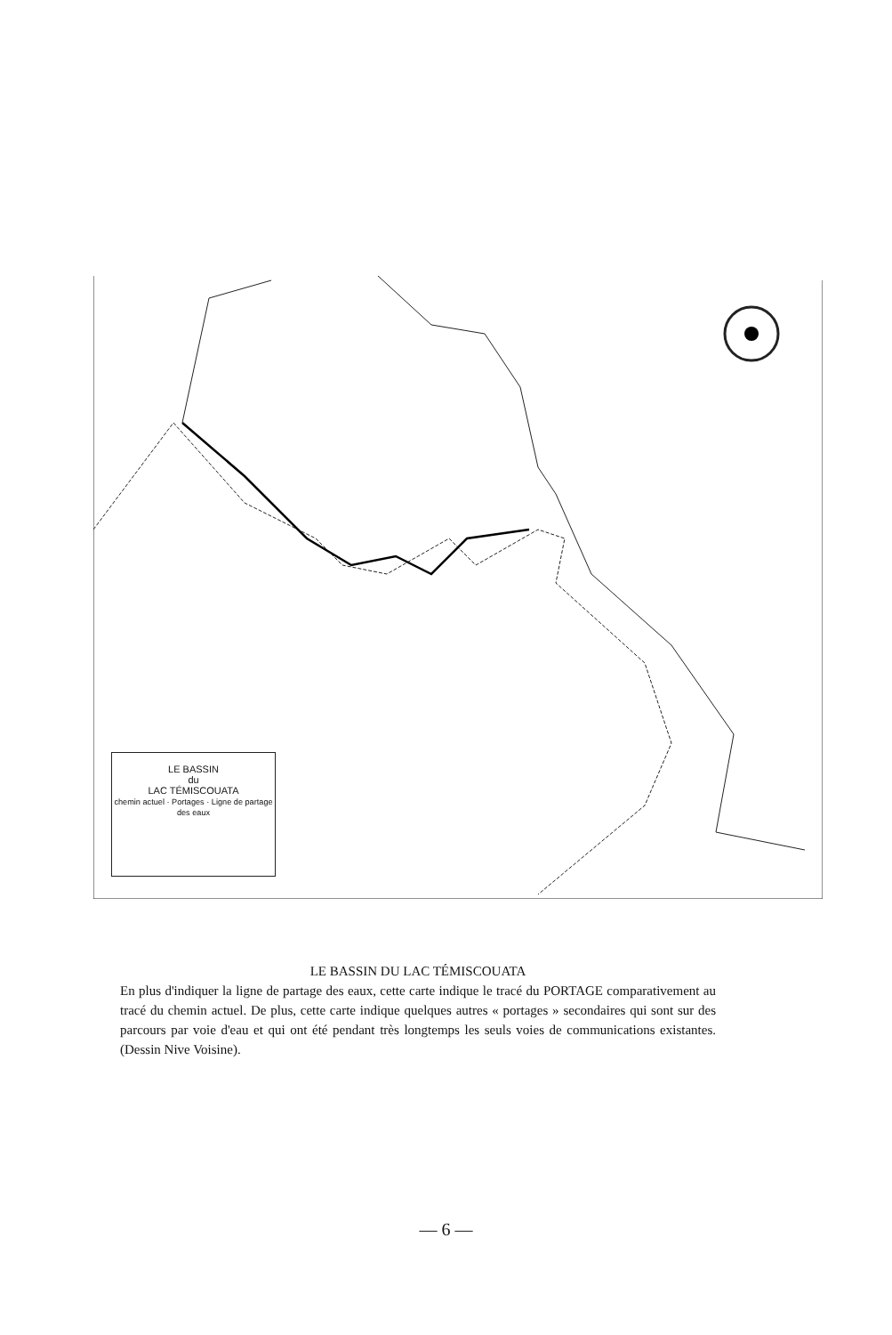LE BASSIN
du
LAC TÉMISCOUATA
chemin actuel · Portages · Ligne de partage des eaux
LE BASSIN DU LAC TÉMISCOUATA
En plus d'indiquer la ligne de partage des eaux, cette carte indique le tracé du PORTAGE comparativement au tracé du chemin actuel. De plus, cette carte indique quelques autres « portages » secondaires qui sont sur des parcours par voie d'eau et qui ont été pendant très longtemps les seuls voies de communications existantes. (Dessin Nive Voisine).
— 6 —